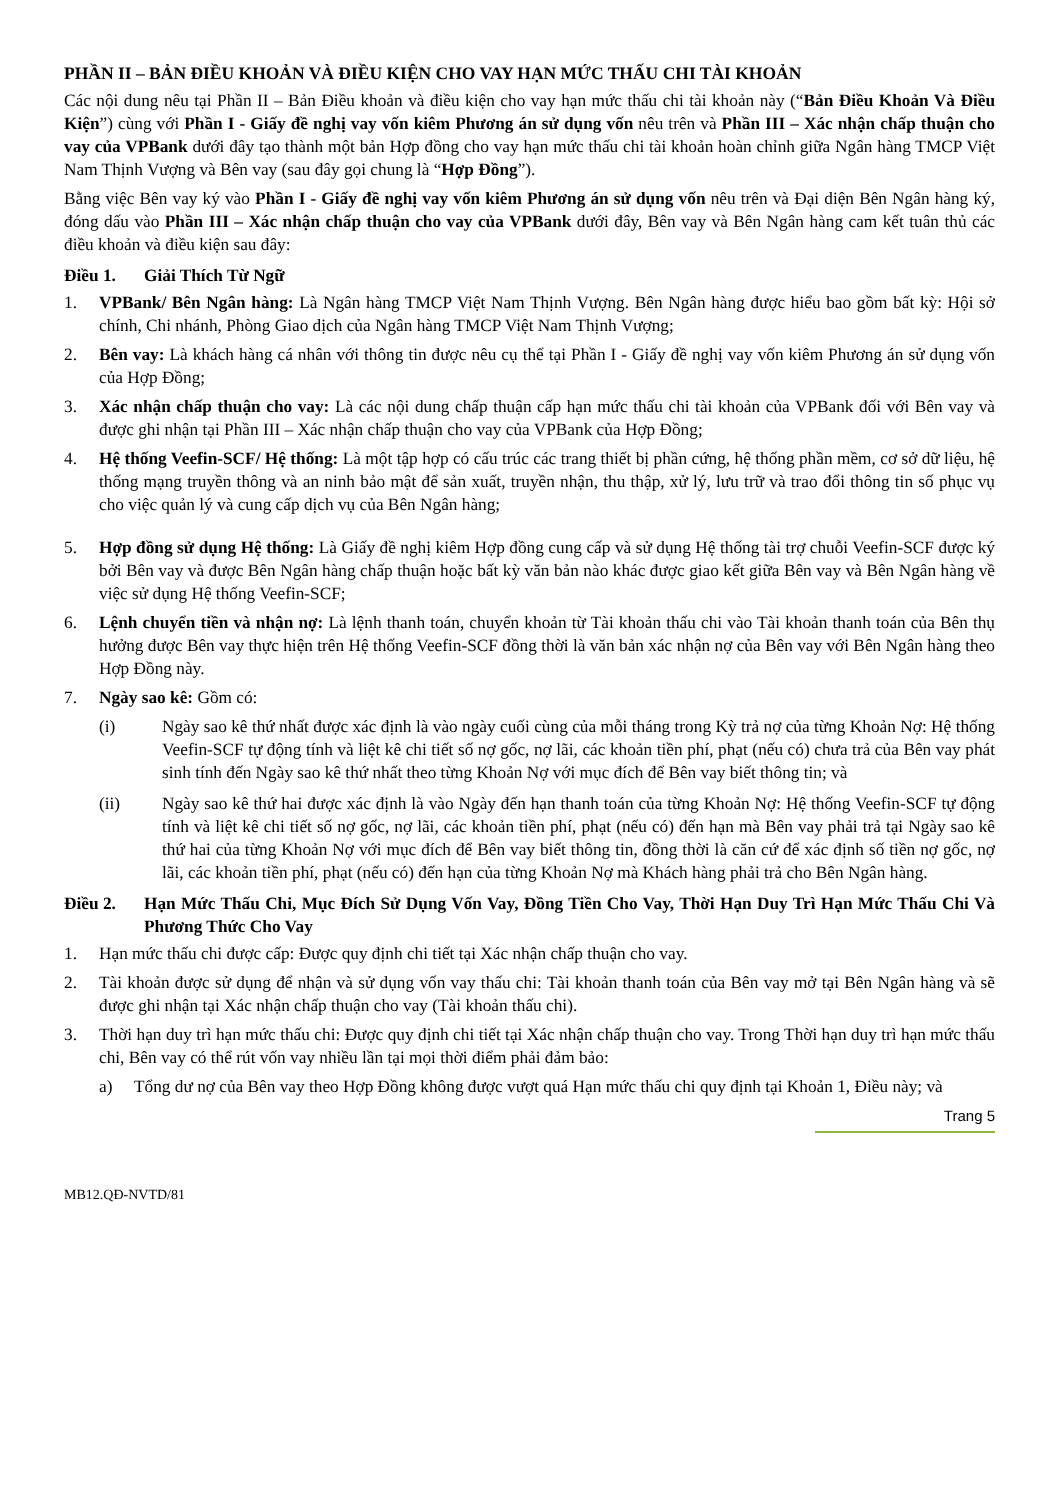PHẦN II – BẢN ĐIỀU KHOẢN VÀ ĐIỀU KIỆN CHO VAY HẠN MỨC THẤU CHI TÀI KHOẢN
Các nội dung nêu tại Phần II – Bản Điều khoản và điều kiện cho vay hạn mức thấu chi tài khoản này (“Bản Điều Khoản Và Điều Kiện”) cùng với Phần I - Giấy đề nghị vay vốn kiêm Phương án sử dụng vốn nêu trên và Phần III – Xác nhận chấp thuận cho vay của VPBank dưới đây tạo thành một bản Hợp đồng cho vay hạn mức thấu chi tài khoản hoàn chỉnh giữa Ngân hàng TMCP Việt Nam Thịnh Vượng và Bên vay (sau đây gọi chung là “Hợp Đồng”).
Bằng việc Bên vay ký vào Phần I - Giấy đề nghị vay vốn kiêm Phương án sử dụng vốn nêu trên và Đại diện Bên Ngân hàng ký, đóng dấu vào Phần III – Xác nhận chấp thuận cho vay của VPBank dưới đây, Bên vay và Bên Ngân hàng cam kết tuân thủ các điều khoản và điều kiện sau đây:
Điều 1. Giải Thích Từ Ngữ
1. VPBank/ Bên Ngân hàng: Là Ngân hàng TMCP Việt Nam Thịnh Vượng. Bên Ngân hàng được hiểu bao gồm bất kỳ: Hội sở chính, Chi nhánh, Phòng Giao dịch của Ngân hàng TMCP Việt Nam Thịnh Vượng;
2. Bên vay: Là khách hàng cá nhân với thông tin được nêu cụ thể tại Phần I - Giấy đề nghị vay vốn kiêm Phương án sử dụng vốn của Hợp Đồng;
3. Xác nhận chấp thuận cho vay: Là các nội dung chấp thuận cấp hạn mức thấu chi tài khoản của VPBank đối với Bên vay và được ghi nhận tại Phần III – Xác nhận chấp thuận cho vay của VPBank của Hợp Đồng;
4. Hệ thống Veefin-SCF/ Hệ thống: Là một tập hợp có cấu trúc các trang thiết bị phần cứng, hệ thống phần mềm, cơ sở dữ liệu, hệ thống mạng truyền thông và an ninh bảo mật để sản xuất, truyền nhận, thu thập, xử lý, lưu trữ và trao đổi thông tin số phục vụ cho việc quản lý và cung cấp dịch vụ của Bên Ngân hàng;
5. Hợp đồng sử dụng Hệ thống: Là Giấy đề nghị kiêm Hợp đồng cung cấp và sử dụng Hệ thống tài trợ chuỗi Veefin-SCF được ký bởi Bên vay và được Bên Ngân hàng chấp thuận hoặc bất kỳ văn bản nào khác được giao kết giữa Bên vay và Bên Ngân hàng về việc sử dụng Hệ thống Veefin-SCF;
6. Lệnh chuyển tiền và nhận nợ: Là lệnh thanh toán, chuyển khoản từ Tài khoản thấu chi vào Tài khoản thanh toán của Bên thụ hưởng được Bên vay thực hiện trên Hệ thống Veefin-SCF đồng thời là văn bản xác nhận nợ của Bên vay với Bên Ngân hàng theo Hợp Đồng này.
7. Ngày sao kê: Gồm có:
(i) Ngày sao kê thứ nhất được xác định là vào ngày cuối cùng của mỗi tháng trong Kỳ trả nợ của từng Khoản Nợ: Hệ thống Veefin-SCF tự động tính và liệt kê chi tiết số nợ gốc, nợ lãi, các khoản tiền phí, phạt (nếu có) chưa trả của Bên vay phát sinh tính đến Ngày sao kê thứ nhất theo từng Khoản Nợ với mục đích để Bên vay biết thông tin; và
(ii) Ngày sao kê thứ hai được xác định là vào Ngày đến hạn thanh toán của từng Khoản Nợ: Hệ thống Veefin-SCF tự động tính và liệt kê chi tiết số nợ gốc, nợ lãi, các khoản tiền phí, phạt (nếu có) đến hạn mà Bên vay phải trả tại Ngày sao kê thứ hai của từng Khoản Nợ với mục đích để Bên vay biết thông tin, đồng thời là căn cứ để xác định số tiền nợ gốc, nợ lãi, các khoản tiền phí, phạt (nếu có) đến hạn của từng Khoản Nợ mà Khách hàng phải trả cho Bên Ngân hàng.
Điều 2. Hạn Mức Thấu Chi, Mục Đích Sử Dụng Vốn Vay, Đồng Tiền Cho Vay, Thời Hạn Duy Trì Hạn Mức Thấu Chi Và Phương Thức Cho Vay
1. Hạn mức thấu chi được cấp: Được quy định chi tiết tại Xác nhận chấp thuận cho vay.
2. Tài khoản được sử dụng để nhận và sử dụng vốn vay thấu chi: Tài khoản thanh toán của Bên vay mở tại Bên Ngân hàng và sẽ được ghi nhận tại Xác nhận chấp thuận cho vay (Tài khoản thấu chi).
3. Thời hạn duy trì hạn mức thấu chi: Được quy định chi tiết tại Xác nhận chấp thuận cho vay. Trong Thời hạn duy trì hạn mức thấu chi, Bên vay có thể rút vốn vay nhiều lần tại mọi thời điểm phải đảm bảo:
a) Tổng dư nợ của Bên vay theo Hợp Đồng không được vượt quá Hạn mức thấu chi quy định tại Khoản 1, Điều này; và
Trang 5
MB12.QĐ-NVTD/81